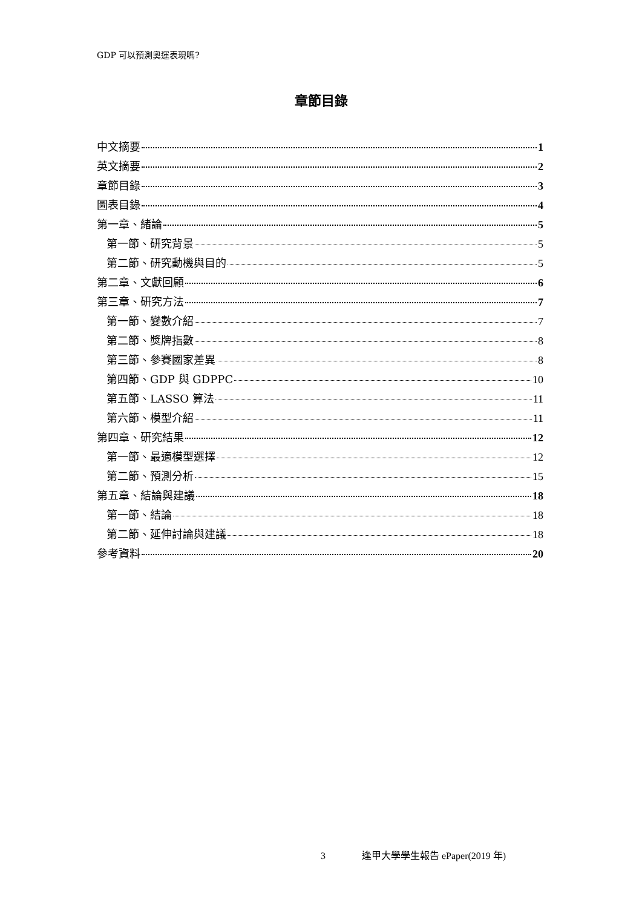GDP 可以預測奧運表現嗎?
章節目錄
中文摘要 1
英文摘要 2
章節目錄 3
圖表目錄 4
第一章、緒論 5
第一節、研究背景 5
第二節、研究動機與目的 5
第二章、文獻回顧 6
第三章、研究方法 7
第一節、變數介紹 7
第二節、獎牌指數 8
第三節、參賽國家差異 8
第四節、GDP 與 GDPPC 10
第五節、LASSO 算法 11
第六節、模型介紹 11
第四章、研究結果 12
第一節、最適模型選擇 12
第二節、預測分析 15
第五章、結論與建議 18
第一節、結論 18
第二節、延伸討論與建議 18
參考資料 20
3 逢甲大學學生報告 ePaper(2019 年)